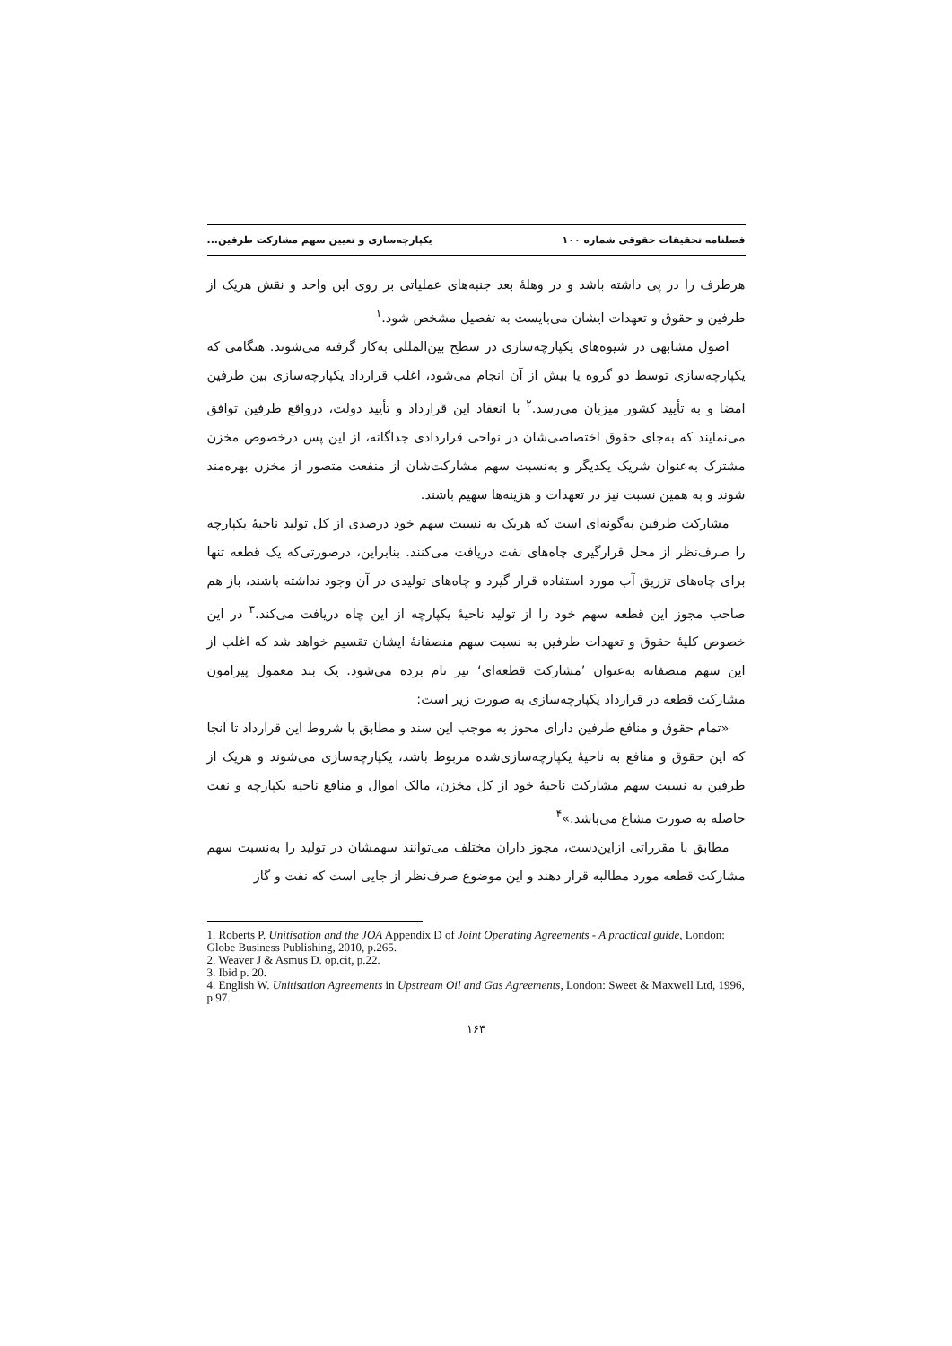فصلنامه تحقیقات حقوقی شماره ۱۰۰ یکپارچه‌سازی و تعیین سهم مشارکت طرفین...
هرطرف را در پی داشته باشد و در وهلهٔ بعد جنبه‌های عملیاتی بر روی این واحد و نقش هریک از طرفین و حقوق و تعهدات ایشان می‌بایست به تفصیل مشخص شود.<sup>۱</sup>
اصول مشابهی در شیوه‌های یکپارچه‌سازی در سطح بین‌المللی به‌کار گرفته می‌شوند. هنگامی که یکپارچه‌سازی توسط دو گروه یا بیش از آن انجام می‌شود، اغلب قرارداد یکپارچه‌سازی بین طرفین امضا و به تأیید کشور میزبان می‌رسد.<sup>۲</sup> با انعقاد این قرارداد و تأیید دولت، درواقع طرفین توافق می‌نمایند که به‌جای حقوق اختصاصی‌شان در نواحی قراردادی جداگانه، از این پس درخصوص مخزن مشترک به‌عنوان شریک یکدیگر و به‌نسبت سهم مشارکت‌شان از منفعت متصور از مخزن بهره‌مند شوند و به همین نسبت نیز در تعهدات و هزینه‌ها سهیم باشند.
مشارکت طرفین به‌گونه‌ای است که هریک به نسبت سهم خود درصدی از کل تولید ناحیهٔ یکپارچه را صرف‌نظر از محل قرارگیری چاه‌های نفت دریافت می‌کنند. بنابراین، درصورتی‌که یک قطعه تنها برای چاه‌های تزریق آب مورد استفاده قرار گیرد و چاه‌های تولیدی در آن وجود نداشته باشند، باز هم صاحب مجوز این قطعه سهم خود را از تولید ناحیهٔ یکپارچه از این چاه دریافت می‌کند.<sup>۳</sup> در این خصوص کلیهٔ حقوق و تعهدات طرفین به نسبت سهم منصفانهٔ ایشان تقسیم خواهد شد که اغلب از این سهم منصفانه به‌عنوان ’مشارکت قطعه‌ای‘ نیز نام برده می‌شود. یک بند معمول پیرامون مشارکت قطعه در قرارداد یکپارچه‌سازی به صورت زیر است:
«تمام حقوق و منافع طرفین دارای مجوز به موجب این سند و مطابق با شروط این قرارداد تا آنجا که این حقوق و منافع به ناحیهٔ یکپارچه‌سازی‌شده مربوط باشد، یکپارچه‌سازی می‌شوند و هریک از طرفین به نسبت سهم مشارکت ناحیهٔ خود از کل مخزن، مالک اموال و منافع ناحیه یکپارچه و نفت حاصله به صورت مشاع می‌باشد.»<sup>۴</sup>
مطابق با مقرراتی ازاین‌دست، مجوز داران مختلف می‌توانند سهمشان در تولید را به‌نسبت سهم مشارکت قطعه مورد مطالبه قرار دهند و این موضوع صرف‌نظر از جایی است که نفت و گاز
1. Roberts P. Unitisation and the JOA Appendix D of Joint Operating Agreements - A practical guide, London: Globe Business Publishing, 2010, p.265.
2. Weaver J & Asmus D. op.cit, p.22.
3. Ibid p. 20.
4. English W. Unitisation Agreements in Upstream Oil and Gas Agreements, London: Sweet & Maxwell Ltd, 1996, p 97.
۱۶۴